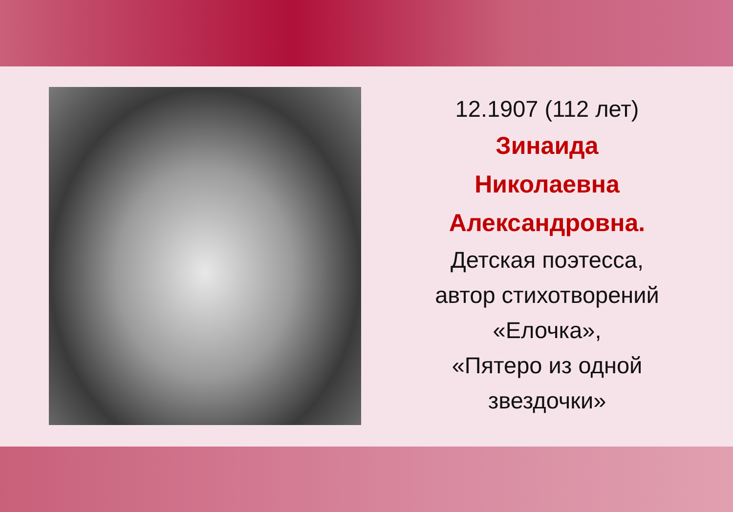12.1907 (112 лет)
Зинаида
Николаевна
Александровна.
Детская поэтесса,
автор стихотворений
«Елочка»,
«Пятеро из одной
звездочки»